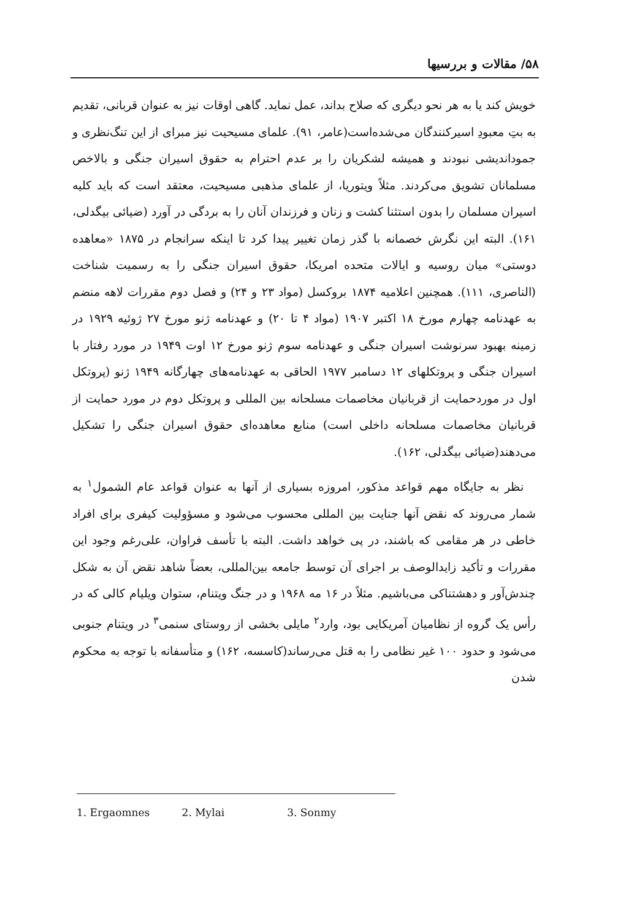۵۸/ مقالات و بررسیها
خویش کند یا به هر نحو دیگری که صلاح بداند، عمل نماید. گاهی اوقات نیز به عنوان قربانی، تقدیم به بتِ معبودِ اسیرکنندگان می‌شده‌است(عامر، ۹۱). علمای مسیحیت نیز مبرای از این تنگ‌نظری و جموداندیشی نبودند و همیشه لشکریان را بر عدم احترام به حقوق اسیران جنگی و بالاخص مسلمانان تشویق می‌کردند. مثلاً ویتوریا، از علمای مذهبی مسیحیت، معتقد است که باید کلیه اسیران مسلمان را بدون استثنا کشت و زنان و فرزندان آنان را به بردگی در آورد (ضیائی بیگدلی، ۱۶۱). البته این نگرش خصمانه با گذر زمان تغییر پیدا کرد تا اینکه سرانجام در ۱۸۷۵ «معاهده دوستی» میان روسیه و ایالات متحده امریکا، حقوق اسیران جنگی را به رسمیت شناخت (الناصری، ۱۱۱). همچنین اعلامیه ۱۸۷۴ بروکسل (مواد ۲۳ و ۲۴) و فصل دوم مقررات لاهه منضم به عهدنامه چهارم مورخ ۱۸ اکتبر ۱۹۰۷ (مواد ۴ تا ۲۰) و عهدنامه ژنو مورخ ۲۷ ژوئیه ۱۹۲۹ در زمینه بهبود سرنوشت اسیران جنگی و عهدنامه سوم ژنو مورخ ۱۲ اوت ۱۹۴۹ در مورد رفتار با اسیران جنگی و پروتکلهای ۱۲ دسامبر ۱۹۷۷ الحاقی به عهدنامه‌های چهارگانه ۱۹۴۹ ژنو (پروتکل اول در موردحمایت از قربانیان مخاصمات مسلحانه بین المللی و پروتکل دوم در مورد حمایت از قربانیان مخاصمات مسلحانه داخلی است) منابع معاهده‌ای حقوق اسیران جنگی را تشکیل می‌دهند(ضیائی بیگدلی، ۱۶۲).
نظر به جایگاه مهم قواعد مذکور، امروزه بسیاری از آنها به عنوان قواعد عام الشمول<sup>۱</sup> به شمار می‌روند که نقض آنها جنایت بین المللی محسوب می‌شود و مسؤولیت کیفری برای افراد خاطی در هر مقامی که باشند، در پی خواهد داشت. البته با تأسف فراوان، علی‌رغم وجود این مقررات و تأکید زایدالوصف بر اجرای آن توسط جامعه بین‌المللی، بعضاً شاهد نقض آن به شکل چندش‌آور و دهشتناکی می‌باشیم. مثلاً در ۱۶ مه ۱۹۶۸ و در جنگ ویتنام، ستوان ویلیام کالی که در رأس یک گروه از نظامیان آمریکایی بود، وارد<sup>۲</sup> مایلی بخشی از روستای سنمی<sup>۳</sup> در ویتنام جنوبی می‌شود و حدود ۱۰۰ غیر نظامی را به قتل می‌رساند(کاسسه، ۱۶۲) و متأسفانه با توجه به محکوم شدن
1. Ergaomnes 2. Mylai 3. Sonmy